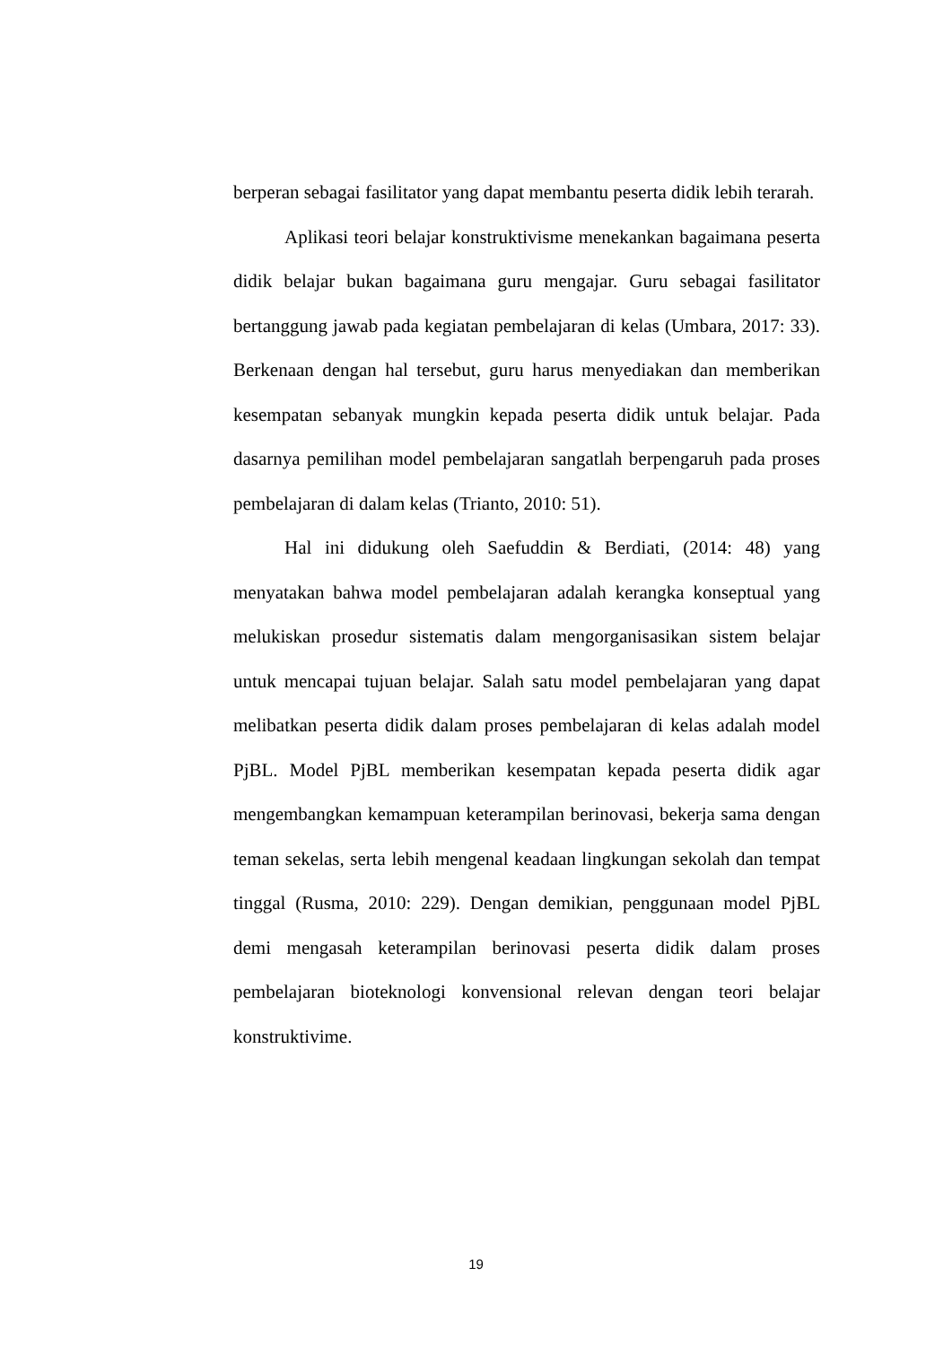berperan sebagai fasilitator yang dapat membantu peserta didik lebih terarah.
Aplikasi teori belajar konstruktivisme menekankan bagaimana peserta didik belajar bukan bagaimana guru mengajar. Guru sebagai fasilitator bertanggung jawab pada kegiatan pembelajaran di kelas (Umbara, 2017: 33). Berkenaan dengan hal tersebut, guru harus menyediakan dan memberikan kesempatan sebanyak mungkin kepada peserta didik untuk belajar. Pada dasarnya pemilihan model pembelajaran sangatlah berpengaruh pada proses pembelajaran di dalam kelas (Trianto, 2010: 51).
Hal ini didukung oleh Saefuddin & Berdiati, (2014: 48) yang menyatakan bahwa model pembelajaran adalah kerangka konseptual yang melukiskan prosedur sistematis dalam mengorganisasikan sistem belajar untuk mencapai tujuan belajar. Salah satu model pembelajaran yang dapat melibatkan peserta didik dalam proses pembelajaran di kelas adalah model PjBL. Model PjBL memberikan kesempatan kepada peserta didik agar mengembangkan kemampuan keterampilan berinovasi, bekerja sama dengan teman sekelas, serta lebih mengenal keadaan lingkungan sekolah dan tempat tinggal (Rusma, 2010: 229). Dengan demikian, penggunaan model PjBL demi mengasah keterampilan berinovasi peserta didik dalam proses pembelajaran bioteknologi konvensional relevan dengan teori belajar konstruktivime.
19